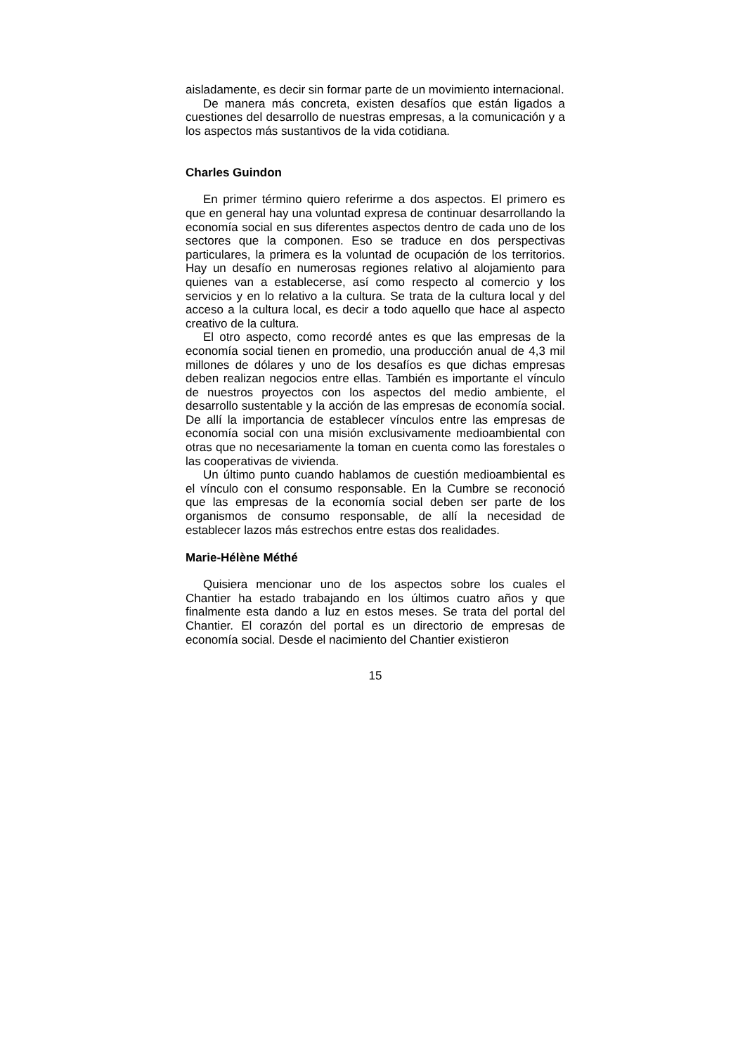aisladamente, es decir sin formar parte de un movimiento internacional.
De manera más concreta, existen desafíos que están ligados a cuestiones del desarrollo de nuestras empresas, a la comunicación y a los aspectos más sustantivos de la vida cotidiana.
Charles Guindon
En primer término quiero referirme a dos aspectos. El primero es que en general hay una voluntad expresa de continuar desarrollando la economía social en sus diferentes aspectos dentro de cada uno de los sectores que la componen. Eso se traduce en dos perspectivas particulares, la primera es la voluntad de ocupación de los territorios. Hay un desafío en numerosas regiones relativo al alojamiento para quienes van a establecerse, así como respecto al comercio y los servicios y en lo relativo a la cultura. Se trata de la cultura local y del acceso a la cultura local, es decir a todo aquello que hace al aspecto creativo de la cultura.
El otro aspecto, como recordé antes es que las empresas de la economía social tienen en promedio, una producción anual de 4,3 mil millones de dólares y uno de los desafíos es que dichas empresas deben realizan negocios entre ellas. También es importante el vínculo de nuestros proyectos con los aspectos del medio ambiente, el desarrollo sustentable y la acción de las empresas de economía social. De allí la importancia de establecer vínculos entre las empresas de economía social con una misión exclusivamente medioambiental con otras que no necesariamente la toman en cuenta como las forestales o las cooperativas de vivienda.
Un último punto cuando hablamos de cuestión medioambiental es el vínculo con el consumo responsable. En la Cumbre se reconoció que las empresas de la economía social deben ser parte de los organismos de consumo responsable, de allí la necesidad de establecer lazos más estrechos entre estas dos realidades.
Marie-Hélène Méthé
Quisiera mencionar uno de los aspectos sobre los cuales el Chantier ha estado trabajando en los últimos cuatro años y que finalmente esta dando a luz en estos meses. Se trata del portal del Chantier. El corazón del portal es un directorio de empresas de economía social. Desde el nacimiento del Chantier existieron
15